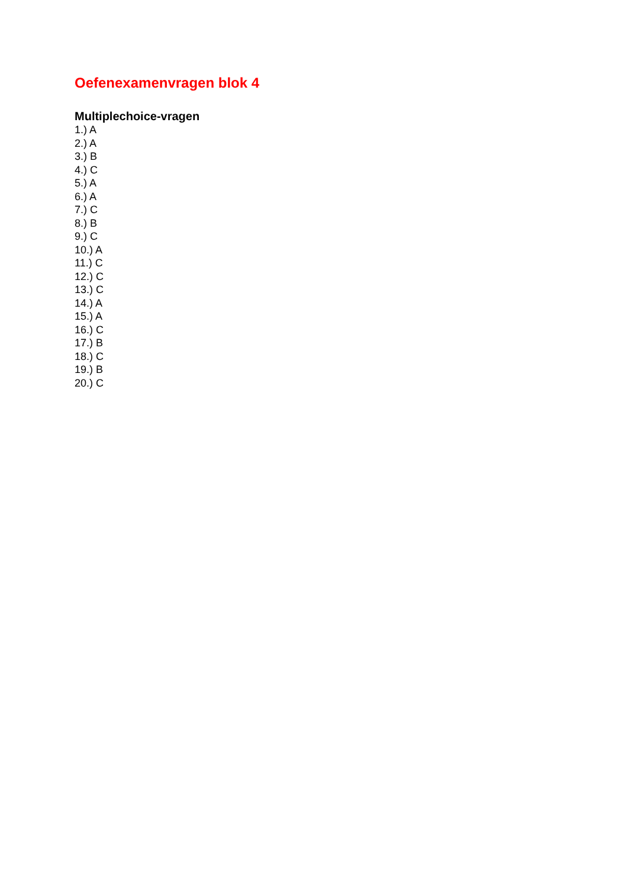Oefenexamenvragen blok 4
Multiplechoice-vragen
1.) A
2.) A
3.) B
4.) C
5.) A
6.) A
7.) C
8.) B
9.) C
10.) A
11.) C
12.) C
13.) C
14.) A
15.) A
16.) C
17.) B
18.) C
19.) B
20.) C